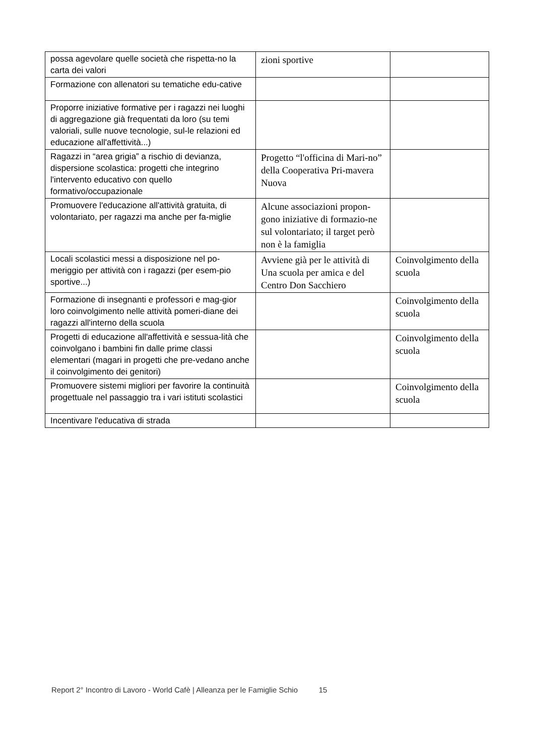| possa agevolare quelle società che rispetta-no la carta dei valori | zioni sportive | |
| Formazione con allenatori su tematiche edu-cative | | |
| Proporre iniziative formative per i ragazzi nei luoghi di aggregazione già frequentati da loro (su temi valoriali, sulle nuove tecnologie, sul-le relazioni ed educazione all'affettività...) | | |
| Ragazzi in “area grigia” a rischio di devianza, dispersione scolastica: progetti che integrino l'intervento educativo con quello formativo/occupazionale | Progetto “l'officina di Mari-no” della Cooperativa Pri-mavera Nuova | |
| Promuovere l'educazione all'attività gratuita, di volontariato, per ragazzi ma anche per fa-miglie | Alcune associazioni propon-gono iniziative di formazio-ne sul volontariato; il target però non è la famiglia | |
| Locali scolastici messi a disposizione nel po-meriggio per attività con i ragazzi (per esem-pio sportive...) | Avviene già per le attività di Una scuola per amica e del Centro Don Sacchiero | Coinvolgimento della scuola |
| Formazione di insegnanti e professori e mag-gior loro coinvolgimento nelle attività pomeri-diane dei ragazzi all'interno della scuola | | Coinvolgimento della scuola |
| Progetti di educazione all'affettività e sessua-lità che coinvolgano i bambini fin dalle prime classi elementari (magari in progetti che pre-vedano anche il coinvolgimento dei genitori) | | Coinvolgimento della scuola |
| Promuovere sistemi migliori per favorire la continuità progettuale nel passaggio tra i vari istituti scolastici | | Coinvolgimento della scuola |
| Incentivare l'educativa di strada | | |
Report 2° Incontro di Lavoro - World Cafè | Alleanza per le Famiglie Schio 15